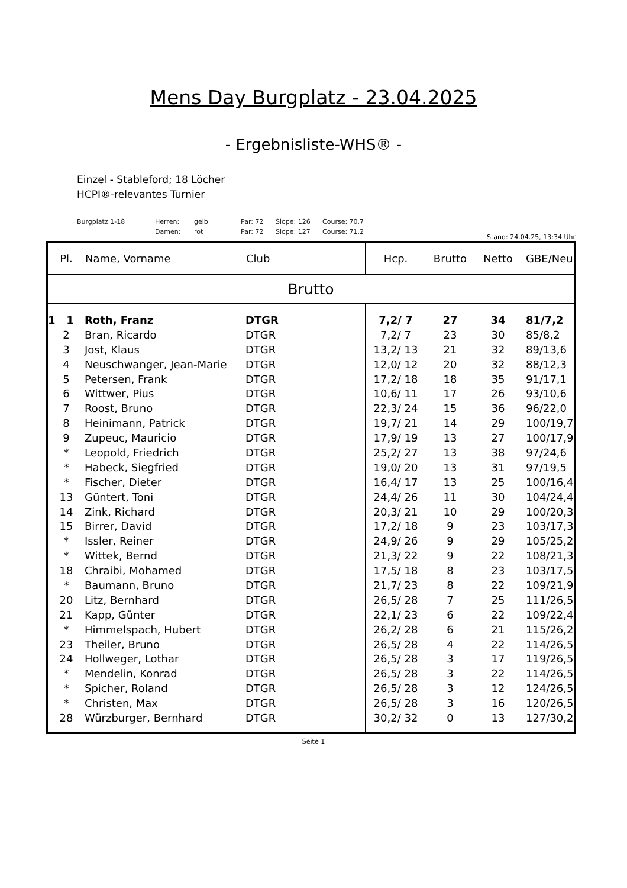Mens Day Burgplatz - 23.04.2025
- Ergebnisliste-WHS® -
Einzel - Stableford; 18 Löcher
HCPI®-relevantes Turnier
Burgplatz 1-18 Herren: gelb Par: 72 Slope: 126 Course: 70.7
Damen: rot Par: 72 Slope: 127 Course: 71.2
Stand: 24.04.25, 13:34 Uhr
| Pl. | Name, Vorname | Club | Hcp. | Brutto | Netto | GBE/Neu |
| --- | --- | --- | --- | --- | --- | --- |
| Brutto | | | | | | |
| 1 1 | Roth, Franz | DTGR | 7,2/ 7 | 27 | 34 | 81/7,2 |
| 2 | Bran, Ricardo | DTGR | 7,2/ 7 | 23 | 30 | 85/8,2 |
| 3 | Jost, Klaus | DTGR | 13,2/ 13 | 21 | 32 | 89/13,6 |
| 4 | Neuschwanger, Jean-Marie | DTGR | 12,0/ 12 | 20 | 32 | 88/12,3 |
| 5 | Petersen, Frank | DTGR | 17,2/ 18 | 18 | 35 | 91/17,1 |
| 6 | Wittwer, Pius | DTGR | 10,6/ 11 | 17 | 26 | 93/10,6 |
| 7 | Roost, Bruno | DTGR | 22,3/ 24 | 15 | 36 | 96/22,0 |
| 8 | Heinimann, Patrick | DTGR | 19,7/ 21 | 14 | 29 | 100/19,7 |
| 9 | Zupeuc, Mauricio | DTGR | 17,9/ 19 | 13 | 27 | 100/17,9 |
| * | Leopold, Friedrich | DTGR | 25,2/ 27 | 13 | 38 | 97/24,6 |
| * | Habeck, Siegfried | DTGR | 19,0/ 20 | 13 | 31 | 97/19,5 |
| * | Fischer, Dieter | DTGR | 16,4/ 17 | 13 | 25 | 100/16,4 |
| 13 | Güntert, Toni | DTGR | 24,4/ 26 | 11 | 30 | 104/24,4 |
| 14 | Zink, Richard | DTGR | 20,3/ 21 | 10 | 29 | 100/20,3 |
| 15 | Birrer, David | DTGR | 17,2/ 18 | 9 | 23 | 103/17,3 |
| * | Issler, Reiner | DTGR | 24,9/ 26 | 9 | 29 | 105/25,2 |
| * | Wittek, Bernd | DTGR | 21,3/ 22 | 9 | 22 | 108/21,3 |
| 18 | Chraibi, Mohamed | DTGR | 17,5/ 18 | 8 | 23 | 103/17,5 |
| * | Baumann, Bruno | DTGR | 21,7/ 23 | 8 | 22 | 109/21,9 |
| 20 | Litz, Bernhard | DTGR | 26,5/ 28 | 7 | 25 | 111/26,5 |
| 21 | Kapp, Günter | DTGR | 22,1/ 23 | 6 | 22 | 109/22,4 |
| * | Himmelspach, Hubert | DTGR | 26,2/ 28 | 6 | 21 | 115/26,2 |
| 23 | Theiler, Bruno | DTGR | 26,5/ 28 | 4 | 22 | 114/26,5 |
| 24 | Hollweger, Lothar | DTGR | 26,5/ 28 | 3 | 17 | 119/26,5 |
| * | Mendelin, Konrad | DTGR | 26,5/ 28 | 3 | 22 | 114/26,5 |
| * | Spicher, Roland | DTGR | 26,5/ 28 | 3 | 12 | 124/26,5 |
| * | Christen, Max | DTGR | 26,5/ 28 | 3 | 16 | 120/26,5 |
| 28 | Würzburger, Bernhard | DTGR | 30,2/ 32 | 0 | 13 | 127/30,2 |
Seite 1